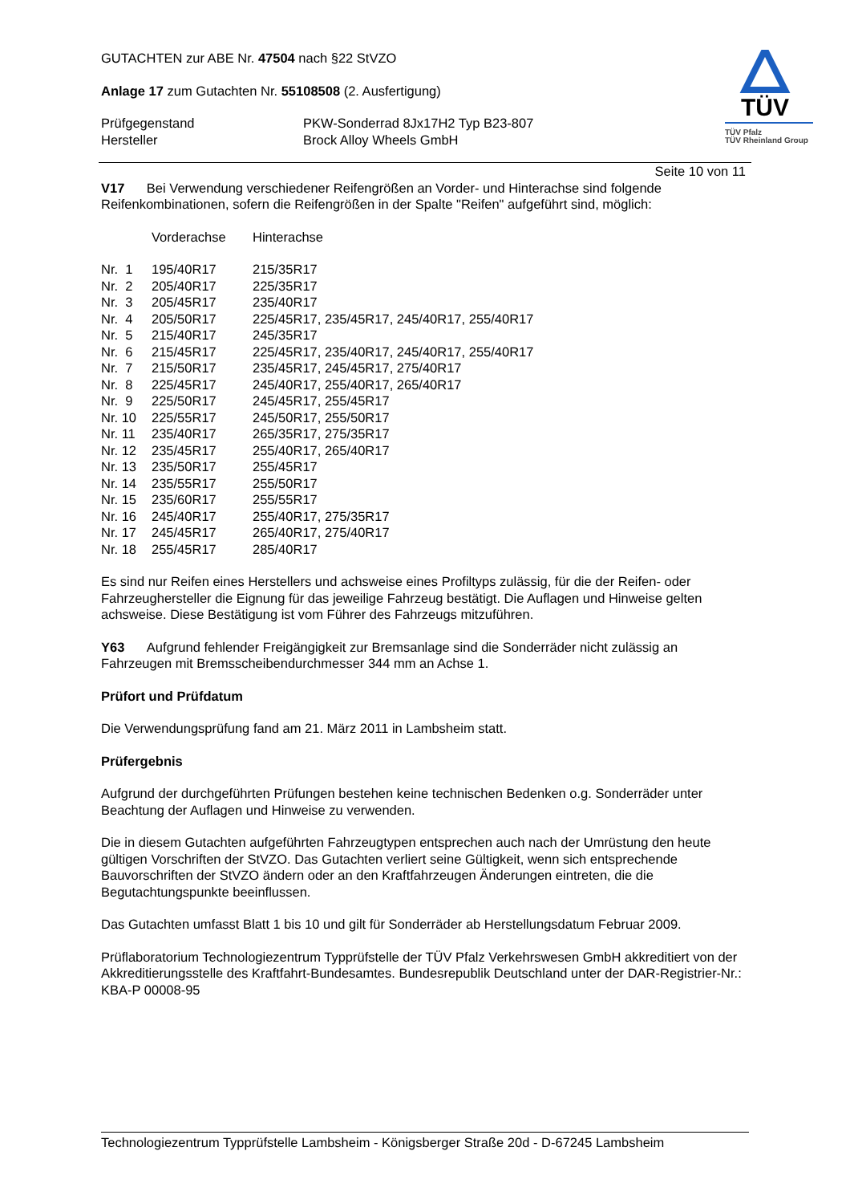GUTACHTEN zur ABE Nr. 47504 nach §22 StVZO
Anlage 17 zum Gutachten Nr. 55108508 (2. Ausfertigung)
| Prüfgegenstand | PKW-Sonderrad 8Jx17H2 Typ B23-807 |
| Hersteller | Brock Alloy Wheels GmbH |
TÜV
TÜV Pfalz
TÜV Rheinland Group
Seite 10 von 11
V17 Bei Verwendung verschiedener Reifengrößen an Vorder- und Hinterachse sind folgende Reifenkombinationen, sofern die Reifengrößen in der Spalte "Reifen" aufgeführt sind, möglich:
| | Vorderachse | Hinterachse |
| Nr. 1 | 195/40R17 | 215/35R17 |
| Nr. 2 | 205/40R17 | 225/35R17 |
| Nr. 3 | 205/45R17 | 235/40R17 |
| Nr. 4 | 205/50R17 | 225/45R17, 235/45R17, 245/40R17, 255/40R17 |
| Nr. 5 | 215/40R17 | 245/35R17 |
| Nr. 6 | 215/45R17 | 225/45R17, 235/40R17, 245/40R17, 255/40R17 |
| Nr. 7 | 215/50R17 | 235/45R17, 245/45R17, 275/40R17 |
| Nr. 8 | 225/45R17 | 245/40R17, 255/40R17, 265/40R17 |
| Nr. 9 | 225/50R17 | 245/45R17, 255/45R17 |
| Nr. 10 | 225/55R17 | 245/50R17, 255/50R17 |
| Nr. 11 | 235/40R17 | 265/35R17, 275/35R17 |
| Nr. 12 | 235/45R17 | 255/40R17, 265/40R17 |
| Nr. 13 | 235/50R17 | 255/45R17 |
| Nr. 14 | 235/55R17 | 255/50R17 |
| Nr. 15 | 235/60R17 | 255/55R17 |
| Nr. 16 | 245/40R17 | 255/40R17, 275/35R17 |
| Nr. 17 | 245/45R17 | 265/40R17, 275/40R17 |
| Nr. 18 | 255/45R17 | 285/40R17 |
Es sind nur Reifen eines Herstellers und achsweise eines Profiltyps zulässig, für die der Reifen- oder Fahrzeughersteller die Eignung für das jeweilige Fahrzeug bestätigt. Die Auflagen und Hinweise gelten achsweise. Diese Bestätigung ist vom Führer des Fahrzeugs mitzuführen.
Y63 Aufgrund fehlender Freigängigkeit zur Bremsanlage sind die Sonderräder nicht zulässig an Fahrzeugen mit Bremsscheibendurchmesser 344 mm an Achse 1.
Prüfort und Prüfdatum
Die Verwendungsprüfung fand am 21. März 2011 in Lambsheim statt.
Prüfergebnis
Aufgrund der durchgeführten Prüfungen bestehen keine technischen Bedenken o.g. Sonderräder unter Beachtung der Auflagen und Hinweise zu verwenden.
Die in diesem Gutachten aufgeführten Fahrzeugtypen entsprechen auch nach der Umrüstung den heute gültigen Vorschriften der StVZO. Das Gutachten verliert seine Gültigkeit, wenn sich entsprechende Bauvorschriften der StVZO ändern oder an den Kraftfahrzeugen Änderungen eintreten, die die Begutachtungspunkte beeinflussen.
Das Gutachten umfasst Blatt 1 bis 10 und gilt für Sonderräder ab Herstellungsdatum Februar 2009.
Prüflaboratorium Technologiezentrum Typprüfstelle der TÜV Pfalz Verkehrswesen GmbH akkreditiert von der Akkreditierungsstelle des Kraftfahrt-Bundesamtes. Bundesrepublik Deutschland unter der DAR-Registrier-Nr.: KBA-P 00008-95
Technologiezentrum Typprüfstelle Lambsheim - Königsberger Straße 20d - D-67245 Lambsheim